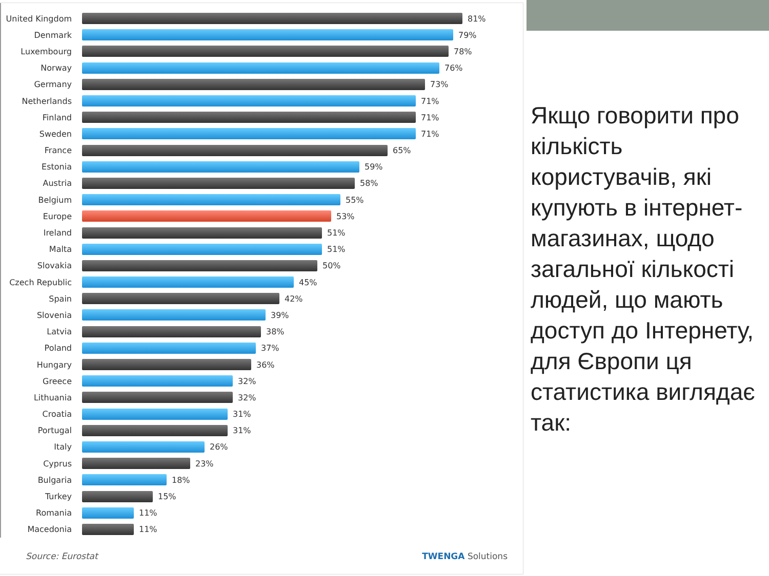United Kingdom 81%
Denmark 79%
Luxembourg 78%
Norway 76%
Germany 73%
Netherlands 71%
Finland 71%
Sweden 71%
France 65%
Estonia 59%
Austria 58%
Belgium 55%
Europe 53%
Ireland 51%
Malta 51%
Slovakia 50%
Czech Republic 45%
Spain 42%
Slovenia 39%
Latvia 38%
Poland 37%
Hungary 36%
Greece 32%
Lithuania 32%
Croatia 31%
Portugal 31%
Italy 26%
Cyprus 23%
Bulgaria 18%
Turkey 15%
Romania 11%
Macedonia 11%
Source: Eurostat TWENGA Solutions
Якщо говорити про кількість користувачів, які купують в інтернет-магазинах, щодо загальної кількості людей, що мають доступ до Інтернету, для Європи ця статистика виглядає так: